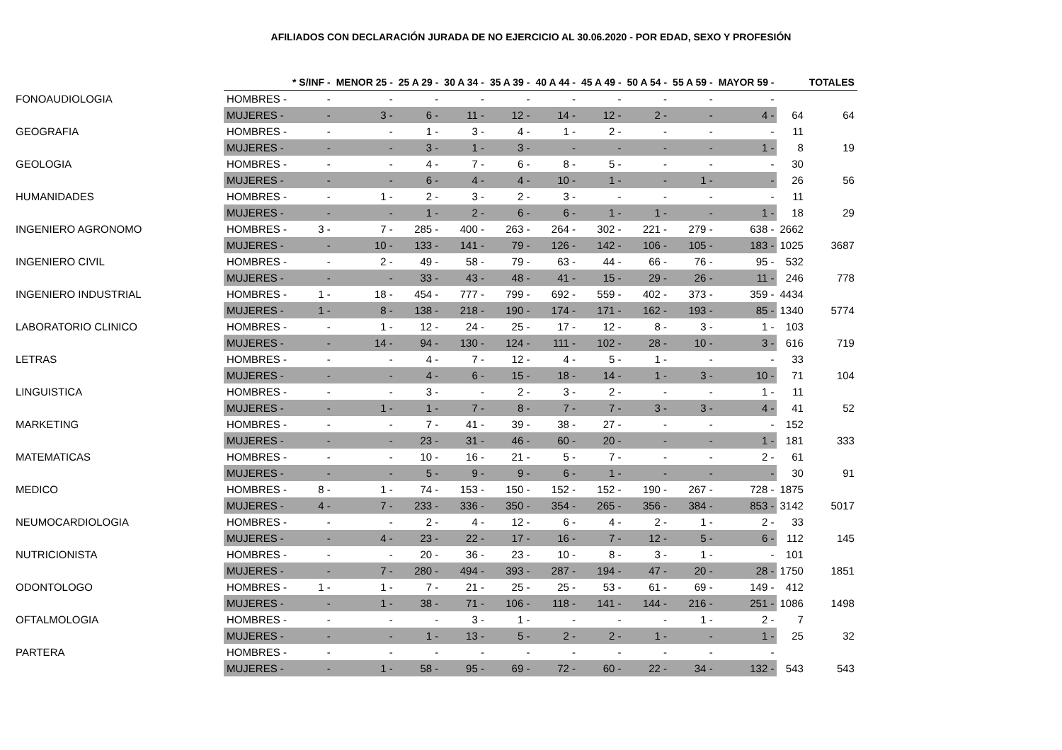AFILIADOS CON DECLARACIÓN JURADA DE NO EJERCICIO AL 30.06.2020 - POR EDAD, SEXO Y PROFESIÓN
| | | * S/INF - | MENOR 25 - | 25 A 29 - | 30 A 34 - | 35 A 39 - | 40 A 44 - | 45 A 49 - | 50 A 54 - | 55 A 59 - | MAYOR 59 - | | TOTALES |
| --- | --- | --- | --- | --- | --- | --- | --- | --- | --- | --- | --- | --- | --- |
| FONOAUDIOLOGIA | HOMBRES - | - | - | - | - | - | - | - | - | - | - | | |
| | MUJERES - | - | 3 - | 6 - | 11 - | 12 - | 14 - | 12 - | 2 - | - | 4 - | 64 | 64 |
| GEOGRAFIA | HOMBRES - | - | - | 1 - | 3 - | 4 - | 1 - | 2 - | - | - | - | 11 | |
| | MUJERES - | - | - | 3 - | 1 - | 3 - | - | - | - | - | 1 - | 8 | 19 |
| GEOLOGIA | HOMBRES - | - | - | 4 - | 7 - | 6 - | 8 - | 5 - | - | - | - | 30 | |
| | MUJERES - | - | - | 6 - | 4 - | 4 - | 10 - | 1 - | - | 1 - | - | 26 | 56 |
| HUMANIDADES | HOMBRES - | - | 1 - | 2 - | 3 - | 2 - | 3 - | - | - | - | - | 11 | |
| | MUJERES - | - | - | 1 - | 2 - | 6 - | 6 - | 1 - | 1 - | - | 1 - | 18 | 29 |
| INGENIERO AGRONOMO | HOMBRES - | 3 - | 7 - | 285 - | 400 - | 263 - | 264 - | 302 - | 221 - | 279 - | 638 - | 2662 | |
| | MUJERES - | - | 10 - | 133 - | 141 - | 79 - | 126 - | 142 - | 106 - | 105 - | 183 - | 1025 | 3687 |
| INGENIERO CIVIL | HOMBRES - | - | 2 - | 49 - | 58 - | 79 - | 63 - | 44 - | 66 - | 76 - | 95 - | 532 | |
| | MUJERES - | - | - | 33 - | 43 - | 48 - | 41 - | 15 - | 29 - | 26 - | 11 - | 246 | 778 |
| INGENIERO INDUSTRIAL | HOMBRES - | 1 - | 18 - | 454 - | 777 - | 799 - | 692 - | 559 - | 402 - | 373 - | 359 - | 4434 | |
| | MUJERES - | 1 - | 8 - | 138 - | 218 - | 190 - | 174 - | 171 - | 162 - | 193 - | 85 - | 1340 | 5774 |
| LABORATORIO CLINICO | HOMBRES - | - | 1 - | 12 - | 24 - | 25 - | 17 - | 12 - | 8 - | 3 - | 1 - | 103 | |
| | MUJERES - | - | 14 - | 94 - | 130 - | 124 - | 111 - | 102 - | 28 - | 10 - | 3 - | 616 | 719 |
| LETRAS | HOMBRES - | - | - | 4 - | 7 - | 12 - | 4 - | 5 - | 1 - | - | - | 33 | |
| | MUJERES - | - | - | 4 - | 6 - | 15 - | 18 - | 14 - | 1 - | 3 - | 10 - | 71 | 104 |
| LINGUISTICA | HOMBRES - | - | - | 3 - | - | 2 - | 3 - | 2 - | - | - | 1 - | 11 | |
| | MUJERES - | - | 1 - | 1 - | 7 - | 8 - | 7 - | 7 - | 3 - | 3 - | 4 - | 41 | 52 |
| MARKETING | HOMBRES - | - | - | 7 - | 41 - | 39 - | 38 - | 27 - | - | - | - | 152 | |
| | MUJERES - | - | - | 23 - | 31 - | 46 - | 60 - | 20 - | - | - | 1 - | 181 | 333 |
| MATEMATICAS | HOMBRES - | - | - | 10 - | 16 - | 21 - | 5 - | 7 - | - | - | 2 - | 61 | |
| | MUJERES - | - | - | 5 - | 9 - | 9 - | 6 - | 1 - | - | - | - | 30 | 91 |
| MEDICO | HOMBRES - | 8 - | 1 - | 74 - | 153 - | 150 - | 152 - | 152 - | 190 - | 267 - | 728 - | 1875 | |
| | MUJERES - | 4 - | 7 - | 233 - | 336 - | 350 - | 354 - | 265 - | 356 - | 384 - | 853 - | 3142 | 5017 |
| NEUMOCARDIOLOGIA | HOMBRES - | - | - | 2 - | 4 - | 12 - | 6 - | 4 - | 2 - | 1 - | 2 - | 33 | |
| | MUJERES - | - | 4 - | 23 - | 22 - | 17 - | 16 - | 7 - | 12 - | 5 - | 6 - | 112 | 145 |
| NUTRICIONISTA | HOMBRES - | - | - | 20 - | 36 - | 23 - | 10 - | 8 - | 3 - | 1 - | - | 101 | |
| | MUJERES - | - | 7 - | 280 - | 494 - | 393 - | 287 - | 194 - | 47 - | 20 - | 28 - | 1750 | 1851 |
| ODONTOLOGO | HOMBRES - | 1 - | 1 - | 7 - | 21 - | 25 - | 25 - | 53 - | 61 - | 69 - | 149 - | 412 | |
| | MUJERES - | - | 1 - | 38 - | 71 - | 106 - | 118 - | 141 - | 144 - | 216 - | 251 - | 1086 | 1498 |
| OFTALMOLOGIA | HOMBRES - | - | - | - | 3 - | 1 - | - | - | - | 1 - | 2 - | 7 | |
| | MUJERES - | - | - | 1 - | 13 - | 5 - | 2 - | 2 - | 1 - | - | 1 - | 25 | 32 |
| PARTERA | HOMBRES - | - | - | - | - | - | - | - | - | - | - | | |
| | MUJERES - | - | 1 - | 58 - | 95 - | 69 - | 72 - | 60 - | 22 - | 34 - | 132 - | 543 | 543 |